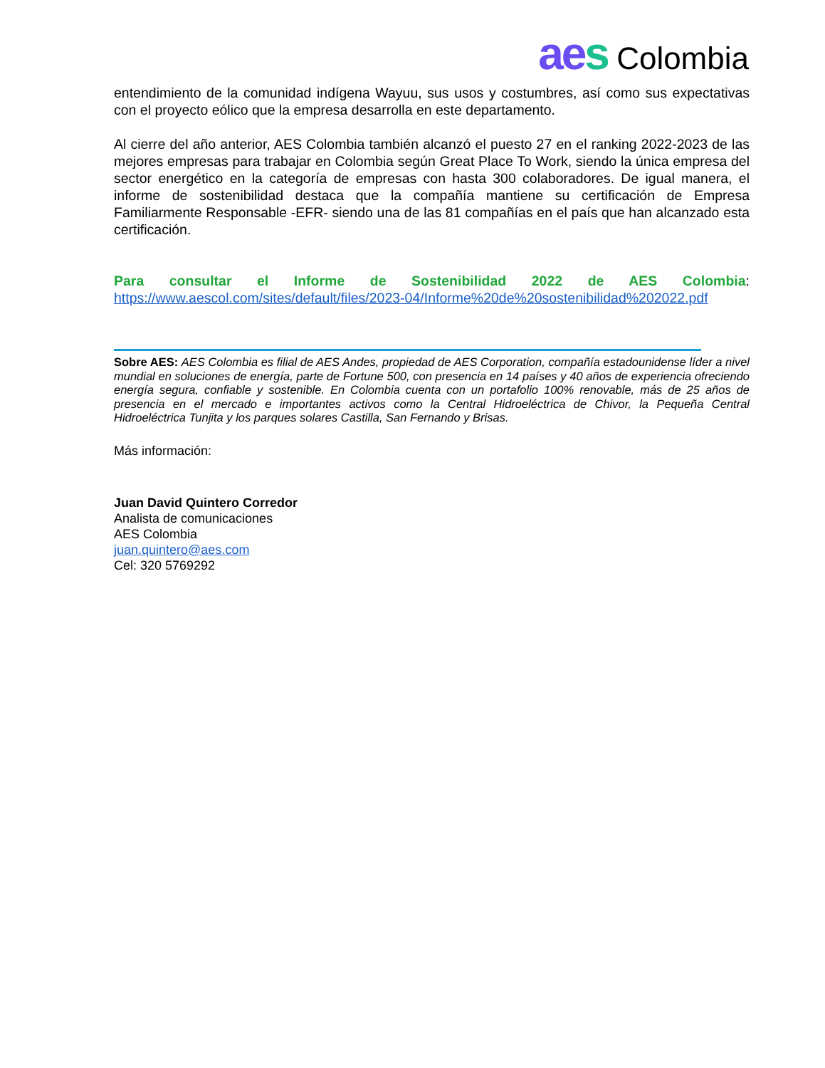aes Colombia
entendimiento de la comunidad indígena Wayuu, sus usos y costumbres, así como sus expectativas con el proyecto eólico que la empresa desarrolla en este departamento.
Al cierre del año anterior, AES Colombia también alcanzó el puesto 27 en el ranking 2022-2023 de las mejores empresas para trabajar en Colombia según Great Place To Work, siendo la única empresa del sector energético en la categoría de empresas con hasta 300 colaboradores. De igual manera, el informe de sostenibilidad destaca que la compañía mantiene su certificación de Empresa Familiarmente Responsable -EFR- siendo una de las 81 compañías en el país que han alcanzado esta certificación.
Para consultar el Informe de Sostenibilidad 2022 de AES Colombia:
https://www.aescol.com/sites/default/files/2023-04/Informe%20de%20sostenibilidad%202022.pdf
Sobre AES: AES Colombia es filial de AES Andes, propiedad de AES Corporation, compañía estadounidense líder a nivel mundial en soluciones de energía, parte de Fortune 500, con presencia en 14 países y 40 años de experiencia ofreciendo energía segura, confiable y sostenible. En Colombia cuenta con un portafolio 100% renovable, más de 25 años de presencia en el mercado e importantes activos como la Central Hidroeléctrica de Chivor, la Pequeña Central Hidroeléctrica Tunjita y los parques solares Castilla, San Fernando y Brisas.
Más información:
Juan David Quintero Corredor
Analista de comunicaciones
AES Colombia
juan.quintero@aes.com
Cel: 320 5769292